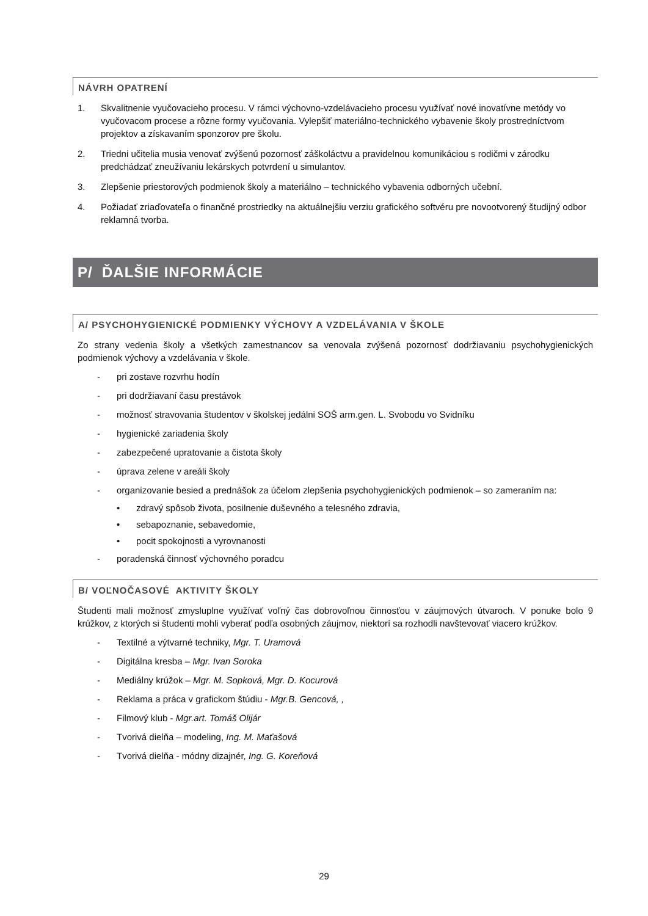NÁVRH OPATRENÍ
1. Skvalitnenie vyučovacieho procesu. V rámci výchovno-vzdelávacieho procesu využívať nové inovatívne metódy vo vyučovacom procese a rôzne formy vyučovania. Vylepšiť materiálno-technického vybavenie školy prostredníctvom projektov a získavaním sponzorov pre školu.
2. Triedni učitelia musia venovať zvýšenú pozornosť záškoláctvu a pravidelnou komunikáciou s rodičmi v zárodku predchádzať zneužívaniu lekárskych potvrdení u simulantov.
3. Zlepšenie priestorových podmienok školy a materiálno – technického vybavenia odborných učební.
4. Požiadať zriaďovateľa o finančné prostriedky na aktuálnejšiu verziu grafického softvéru pre novootvorený študijný odbor reklamná tvorba.
P/ ĎALŠIE INFORMÁCIE
A/ PSYCHOHYGIENICKÉ PODMIENKY VÝCHOVY A VZDELÁVANIA V ŠKOLE
Zo strany vedenia školy a všetkých zamestnancov sa venovala zvýšená pozornosť dodržiavaniu psychohygienických podmienok výchovy a vzdelávania v škole.
- pri zostave rozvrhu hodín
- pri dodržiavaní času prestávok
- možnosť stravovania študentov v školskej jedálni SOŠ arm.gen. L. Svobodu vo Svidníku
- hygienické zariadenia školy
- zabezpečené upratovanie a čistota školy
- úprava zelene v areáli školy
- organizovanie besied a prednášok za účelom zlepšenia psychohygienických podmienok – so zameraním na:
• zdravý spôsob života, posilnenie duševného a telesného zdravia,
• sebapoznanie, sebavedomie,
• pocit spokojnosti a vyrovnanosti
- poradenská činnosť výchovného poradcu
B/ VOĽNOČASOVÉ AKTIVITY ŠKOLY
Študenti mali možnosť zmysluplne využívať voľný čas dobrovoľnou činnosťou v záujmových útvaroch. V ponuke bolo 9 krúžkov, z ktorých si študenti mohli vyberať podľa osobných záujmov, niektorí sa rozhodli navštevovať viacero krúžkov.
- Textilné a výtvarné techniky, Mgr. T. Uramová
- Digitálna kresba – Mgr. Ivan Soroka
- Mediálny krúžok – Mgr. M. Sopková, Mgr. D. Kocurová
- Reklama a práca v grafickom štúdiu - Mgr.B. Gencová, ,
- Filmový klub - Mgr.art. Tomáš Olijár
- Tvorivá dielňa – modeling, Ing. M. Maťašová
- Tvorivá dielňa - módny dizajnér, Ing. G. Koreňová
29